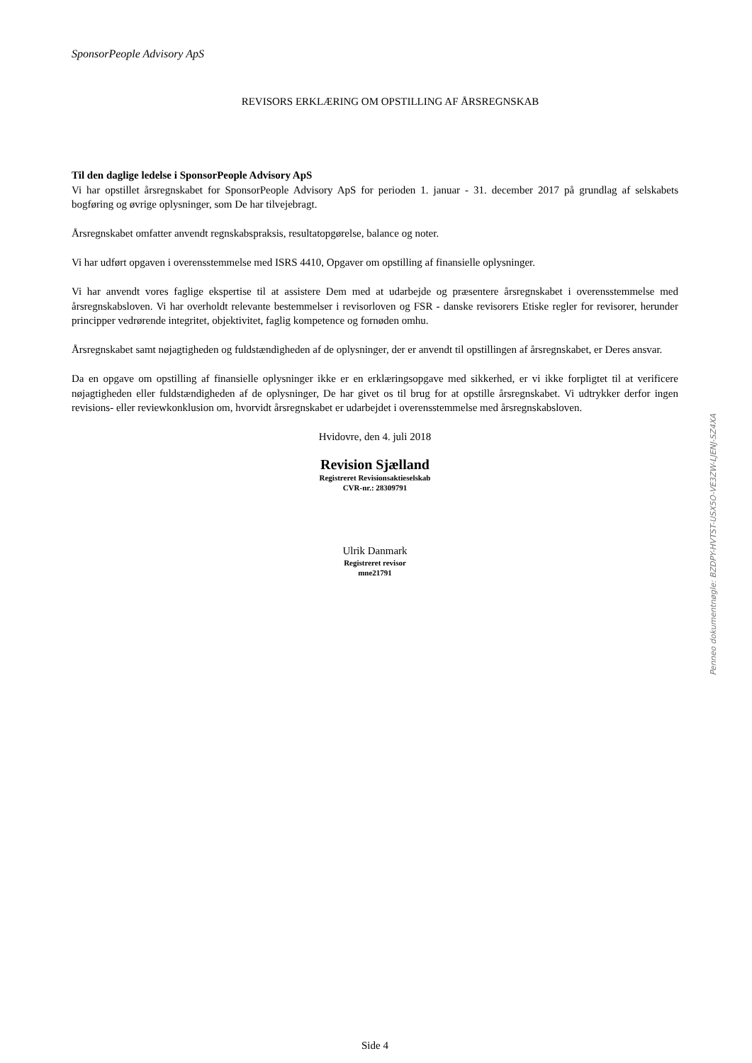SponsorPeople Advisory ApS
REVISORS ERKLÆRING OM OPSTILLING AF ÅRSREGNSKAB
Til den daglige ledelse i SponsorPeople Advisory ApS
Vi har opstillet årsregnskabet for SponsorPeople Advisory ApS for perioden 1. januar - 31. december 2017 på grundlag af selskabets bogføring og øvrige oplysninger, som De har tilvejebragt.
Årsregnskabet omfatter anvendt regnskabspraksis, resultatopgørelse, balance og noter.
Vi har udført opgaven i overensstemmelse med ISRS 4410, Opgaver om opstilling af finansielle oplysninger.
Vi har anvendt vores faglige ekspertise til at assistere Dem med at udarbejde og præsentere årsregnskabet i overensstemmelse med årsregnskabsloven. Vi har overholdt relevante bestemmelser i revisorloven og FSR - danske revisorers Etiske regler for revisorer, herunder principper vedrørende integritet, objektivitet, faglig kompetence og fornøden omhu.
Årsregnskabet samt nøjagtigheden og fuldstændigheden af de oplysninger, der er anvendt til opstillingen af årsregnskabet, er Deres ansvar.
Da en opgave om opstilling af finansielle oplysninger ikke er en erklæringsopgave med sikkerhed, er vi ikke forpligtet til at verificere nøjagtigheden eller fuldstændigheden af de oplysninger, De har givet os til brug for at opstille årsregnskabet. Vi udtrykker derfor ingen revisions- eller reviewkonklusion om, hvorvidt årsregnskabet er udarbejdet i overensstemmelse med årsregnskabsloven.
Hvidovre, den 4. juli 2018
Revision Sjælland
Registreret Revisionsaktieselskab
CVR-nr.: 28309791
Ulrik Danmark
Registreret revisor
mne21791
Side 4
Penneo dokumentnøgle: BZDPY-HVTST-USX5O-VE3ZW-LJENJ-SZ4XA